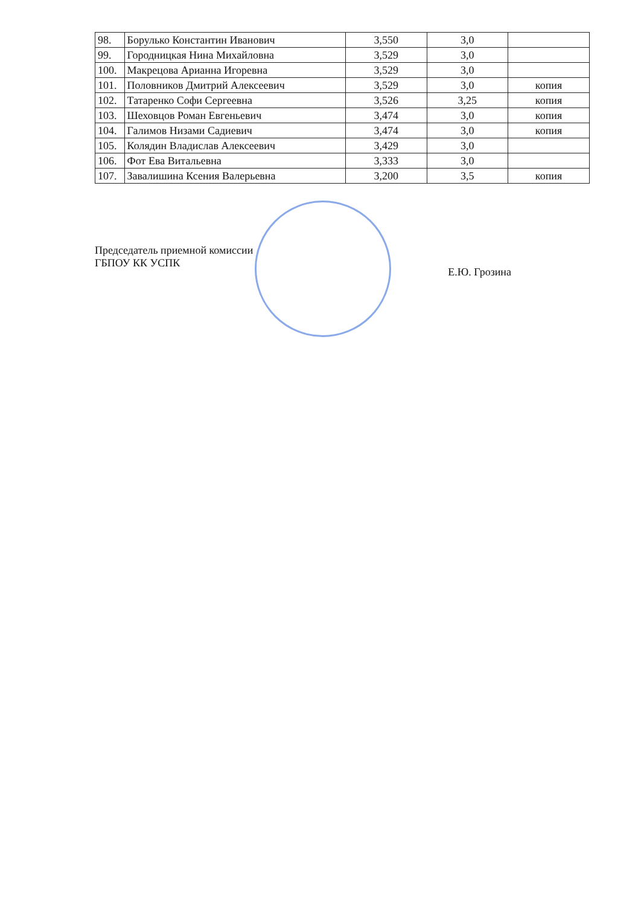| 98. | Борулько Константин Иванович | 3,550 | 3,0 | |
| 99. | Городницкая Нина Михайловна | 3,529 | 3,0 | |
| 100. | Макрецова Арианна Игоревна | 3,529 | 3,0 | |
| 101. | Половников Дмитрий Алексеевич | 3,529 | 3,0 | копия |
| 102. | Татаренко Софи Сергеевна | 3,526 | 3,25 | копия |
| 103. | Шеховцов Роман Евгеньевич | 3,474 | 3,0 | копия |
| 104. | Галимов Низами Садиевич | 3,474 | 3,0 | копия |
| 105. | Колядин Владислав Алексеевич | 3,429 | 3,0 | |
| 106. | Фот Ева Витальевна | 3,333 | 3,0 | |
| 107. | Завалишина Ксения Валерьевна | 3,200 | 3,5 | копия |
Председатель приемной комиссии
ГБПОУ КК УСПК
Е.Ю. Грозина